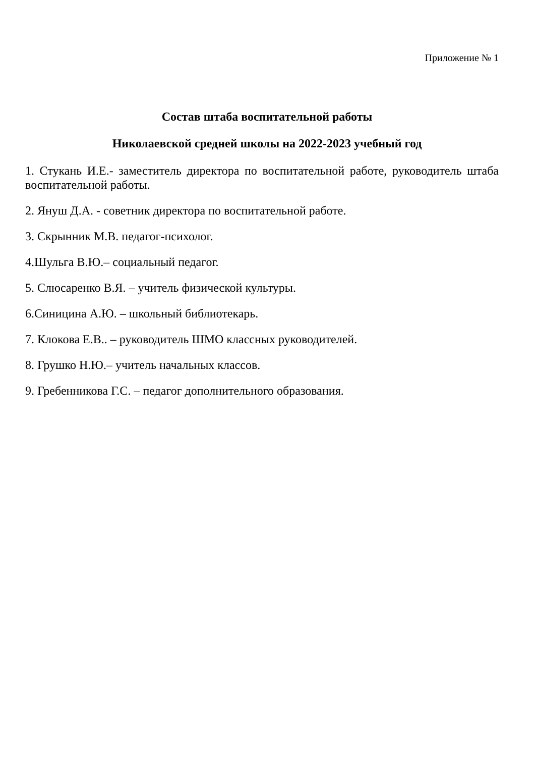Приложение № 1
Состав штаба воспитательной работы
Николаевской средней школы на 2022-2023 учебный год
1. Стукань И.Е.- заместитель директора по воспитательной работе, руководитель штаба воспитательной работы.
2. Януш Д.А. - советник директора по воспитательной работе.
3. Скрынник М.В. педагог-психолог.
4.Шульга В.Ю.– социальный педагог.
5. Слюсаренко В.Я. – учитель физической культуры.
6.Синицина А.Ю. – школьный библиотекарь.
7. Клокова Е.В.. – руководитель ШМО классных руководителей.
8. Грушко Н.Ю.– учитель начальных классов.
9. Гребенникова Г.С. – педагог дополнительного образования.